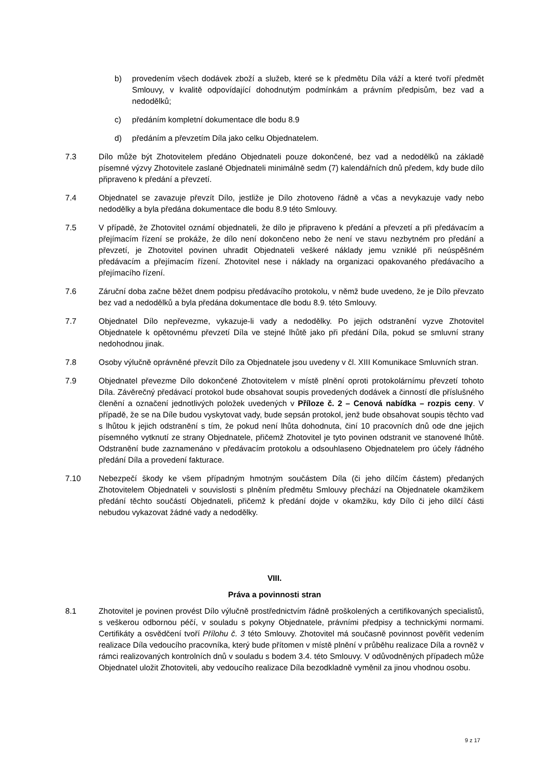b) provedením všech dodávek zboží a služeb, které se k předmětu Díla váží a které tvoří předmět Smlouvy, v kvalitě odpovídající dohodnutým podmínkám a právním předpisům, bez vad a nedodělků;
c) předáním kompletní dokumentace dle bodu 8.9
d) předáním a převzetím Díla jako celku Objednatelem.
7.3 Dílo může být Zhotovitelem předáno Objednateli pouze dokončené, bez vad a nedodělků na základě písemné výzvy Zhotovitele zaslané Objednateli minimálně sedm (7) kalendářních dnů předem, kdy bude dílo připraveno k předání a převzetí.
7.4 Objednatel se zavazuje převzít Dílo, jestliže je Dílo zhotoveno řádně a včas a nevykazuje vady nebo nedodělky a byla předána dokumentace dle bodu 8.9 této Smlouvy.
7.5 V případě, že Zhotovitel oznámí objednateli, že dílo je připraveno k předání a převzetí a při předávacím a přejímacím řízení se prokáže, že dílo není dokončeno nebo že není ve stavu nezbytném pro předání a převzetí, je Zhotovitel povinen uhradit Objednateli veškeré náklady jemu vzniklé při neúspěšném předávacím a přejímacím řízení. Zhotovitel nese i náklady na organizaci opakovaného předávacího a přejímacího řízení.
7.6 Záruční doba začne běžet dnem podpisu předávacího protokolu, v němž bude uvedeno, že je Dílo převzato bez vad a nedodělků a byla předána dokumentace dle bodu 8.9. této Smlouvy.
7.7 Objednatel Dílo nepřevezme, vykazuje-li vady a nedodělky. Po jejich odstranění vyzve Zhotovitel Objednatele k opětovnému převzetí Díla ve stejné lhůtě jako při předání Díla, pokud se smluvní strany nedohodnou jinak.
7.8 Osoby výlučně oprávněné převzít Dílo za Objednatele jsou uvedeny v čl. XIII Komunikace Smluvních stran.
7.9 Objednatel převezme Dílo dokončené Zhotovitelem v místě plnění oproti protokolárnímu převzetí tohoto Díla. Závěrečný předávací protokol bude obsahovat soupis provedených dodávek a činností dle příslušného členění a označení jednotlivých položek uvedených v Příloze č. 2 – Cenová nabídka – rozpis ceny. V případě, že se na Díle budou vyskytovat vady, bude sepsán protokol, jenž bude obsahovat soupis těchto vad s lhůtou k jejich odstranění s tím, že pokud není lhůta dohodnuta, činí 10 pracovních dnů ode dne jejich písemného vytknutí ze strany Objednatele, přičemž Zhotovitel je tyto povinen odstranit ve stanovené lhůtě. Odstranění bude zaznamenáno v předávacím protokolu a odsouhlaseno Objednatelem pro účely řádného předání Díla a provedení fakturace.
7.10 Nebezpečí škody ke všem případným hmotným součástem Díla (či jeho dílčím částem) předaných Zhotovitelem Objednateli v souvislosti s plněním předmětu Smlouvy přechází na Objednatele okamžikem předání těchto součástí Objednateli, přičemž k předání dojde v okamžiku, kdy Dílo či jeho dílčí části nebudou vykazovat žádné vady a nedodělky.
VIII.
Práva a povinnosti stran
8.1 Zhotovitel je povinen provést Dílo výlučně prostřednictvím řádně proškolených a certifikovaných specialistů, s veškerou odbornou péčí, v souladu s pokyny Objednatele, právními předpisy a technickými normami. Certifikáty a osvědčení tvoří Přílohu č. 3 této Smlouvy. Zhotovitel má současně povinnost pověřit vedením realizace Díla vedoucího pracovníka, který bude přítomen v místě plnění v průběhu realizace Díla a rovněž v rámci realizovaných kontrolních dnů v souladu s bodem 3.4. této Smlouvy. V odůvodněných případech může Objednatel uložit Zhotoviteli, aby vedoucího realizace Díla bezodkladně vyměnil za jinou vhodnou osobu.
9 z 17